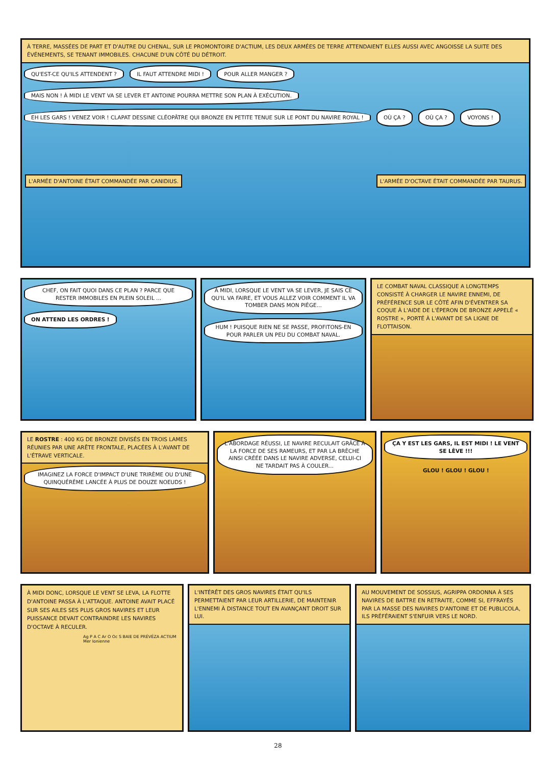À TERRE, MASSÉES DE PART ET D'AUTRE DU CHENAL, SUR LE PROMONTOIRE D'ACTIUM, LES DEUX ARMÉES DE TERRE ATTENDAIENT ELLES AUSSI AVEC ANGOISSE LA SUITE DES ÉVÉNEMENTS, SE TENANT IMMOBILES. CHACUNE D'UN CÔTÉ DU DÉTROIT.
QU'EST-CE QU'ILS ATTENDENT ? IL FAUT ATTENDRE MIDI ! POUR ALLER MANGER ?
MAIS NON ! À MIDI LE VENT VA SE LEVER ET ANTOINE POURRA METTRE SON PLAN À EXÉCUTION.
EH LES GARS ! VENEZ VOIR ! CLAPAT DESSINE CLÉOPÂTRE QUI BRONZE EN PETITE TENUE SUR LE PONT DU NAVIRE ROYAL !
OÙ ÇA ? OÙ ÇA ? VOYONS !
L'ARMÉE D'ANTOINE ÉTAIT COMMANDÉE PAR CANIDIUS.
L'ARMÉE D'OCTAVE ÉTAIT COMMANDÉE PAR TAURUS.
CHEF, ON FAIT QUOI DANS CE PLAN ? PARCE QUE RESTER IMMOBILES EN PLEIN SOLEIL ...
ON ATTEND LES ORDRES !
À MIDI, LORSQUE LE VENT VA SE LEVER, JE SAIS CE QU'IL VA FAIRE, ET VOUS ALLEZ VOIR COMMENT IL VA TOMBER DANS MON PIÈGE...
HUM ! PUISQUE RIEN NE SE PASSE, PROFITONS-EN POUR PARLER UN PEU DU COMBAT NAVAL.
LE COMBAT NAVAL CLASSIQUE A LONGTEMPS CONSISTÉ À CHARGER LE NAVIRE ENNEMI, DE PRÉFÉRENCE SUR LE CÔTÉ AFIN D'ÉVENTRER SA COQUE À L'AIDE DE L'ÉPERON DE BRONZE APPELÉ « ROSTRE », PORTÉ À L'AVANT DE SA LIGNE DE FLOTTAISON.
LE ROSTRE : 400 KG DE BRONZE DIVISÉS EN TROIS LAMES RÉUNIES PAR UNE ARÊTE FRONTALE, PLACÉES À L'AVANT DE L'ÉTRAVE VERTICALE.
IMAGINEZ LA FORCE D'IMPACT D'UNE TRIRÈME OU D'UNE QUINQUÉRÈME LANCÉE À PLUS DE DOUZE NOEUDS !
L'ABORDAGE RÉUSSI, LE NAVIRE RECULAIT GRÂCE À LA FORCE DE SES RAMEURS, ET PAR LA BRÈCHE AINSI CRÉÉE DANS LE NAVIRE ADVERSE, CELUI-CI NE TARDAIT PAS À COULER...
ÇA Y EST LES GARS, IL EST MIDI ! LE VENT SE LÈVE !!!
GLOU ! GLOU ! GLOU !
À MIDI DONC, LORSQUE LE VENT SE LEVA, LA FLOTTE D'ANTOINE PASSA À L'ATTAQUE. ANTOINE AVAIT PLACÉ SUR SES AILES SES PLUS GROS NAVIRES ET LEUR PUISSANCE DEVAIT CONTRAINDRE LES NAVIRES D'OCTAVE À RECULER.
Ag P A C Ar O Oc S BAIE DE PRÉVÉZA ACTIUM Mer Ionienne
L'INTÉRÊT DES GROS NAVIRES ÉTAIT QU'ILS PERMETTAIENT PAR LEUR ARTILLERIE, DE MAINTENIR L'ENNEMI À DISTANCE TOUT EN AVANÇANT DROIT SUR LUI.
AU MOUVEMENT DE SOSSIUS, AGRIPPA ORDONNA À SES NAVIRES DE BATTRE EN RETRAITE, COMME SI, EFFRAYÉS PAR LA MASSE DES NAVIRES D'ANTOINE ET DE PUBLICOLA, ILS PRÉFÉRAIENT S'ENFUIR VERS LE NORD.
28